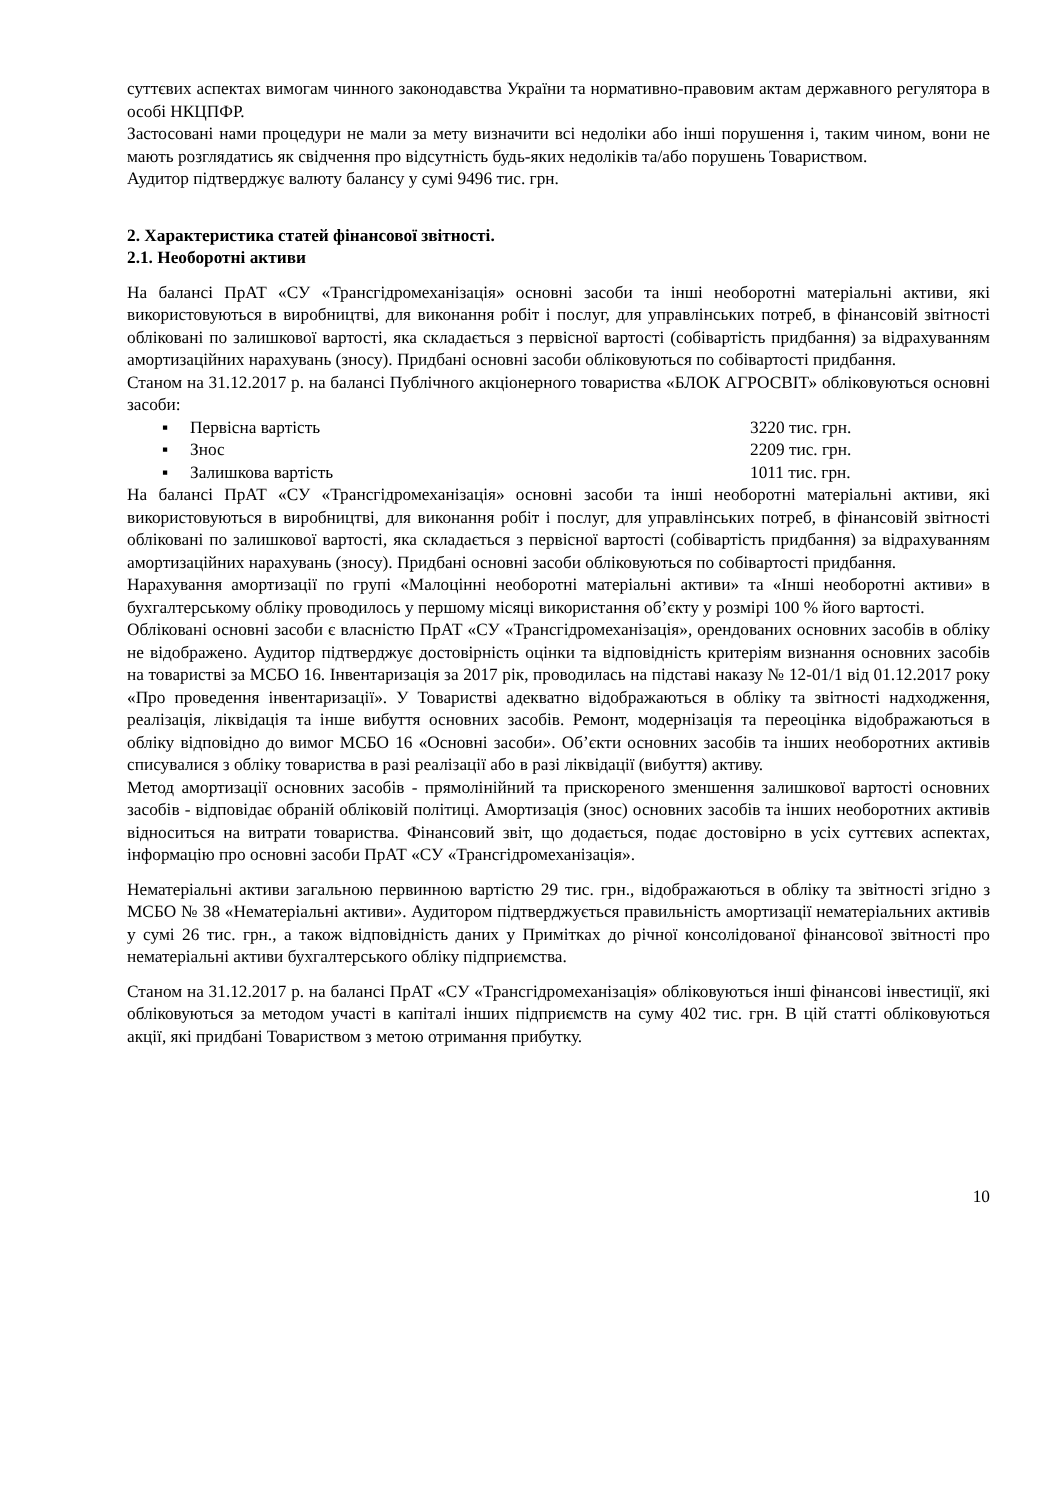суттєвих аспектах вимогам чинного законодавства України та нормативно-правовим актам державного регулятора в особі НКЦПФР.
Застосовані нами процедури не мали за мету визначити всі недоліки або інші порушення і, таким чином, вони не мають розглядатись як свідчення про відсутність будь-яких недоліків та/або порушень Товариством.
Аудитор підтверджує валюту балансу у сумі 9496 тис. грн.
2. Характеристика статей фінансової звітності.
2.1. Необоротні активи
На балансі ПрАТ «СУ «Трансгідромеханізація» основні засоби та інші необоротні матеріальні активи, які використовуються в виробництві, для виконання робіт і послуг, для управлінських потреб, в фінансовій звітності обліковані по залишкової вартості, яка складається з первісної вартості (собівартість придбання) за відрахуванням амортизаційних нарахувань (зносу). Придбані основні засоби обліковуються по собівартості придбання.
Станом на 31.12.2017 р. на балансі Публічного акціонерного товариства «БЛОК АГРОСВІТ» обліковуються основні засоби:
▪ Первісна вартість 3220 тис. грн.
▪ Знос 2209 тис. грн.
▪ Залишкова вартість 1011 тис. грн.
На балансі ПрАТ «СУ «Трансгідромеханізація» основні засоби та інші необоротні матеріальні активи, які використовуються в виробництві, для виконання робіт і послуг, для управлінських потреб, в фінансовій звітності обліковані по залишкової вартості, яка складається з первісної вартості (собівартість придбання) за відрахуванням амортизаційних нарахувань (зносу). Придбані основні засоби обліковуються по собівартості придбання.
Нарахування амортизації по групі «Малоцінні необоротні матеріальні активи» та «Інші необоротні активи» в бухгалтерському обліку проводилось у першому місяці використання об’єкту у розмірі 100 % його вартості.
Обліковані основні засоби є власністю ПрАТ «СУ «Трансгідромеханізація», орендованих основних засобів в обліку не відображено. Аудитор підтверджує достовірність оцінки та відповідність критеріям визнання основних засобів на товаристві за МСБО 16. Інвентаризація за 2017 рік, проводилась на підставі наказу № 12-01/1 від 01.12.2017 року «Про проведення інвентаризації». У Товаристві адекватно відображаються в обліку та звітності надходження, реалізація, ліквідація та інше вибуття основних засобів. Ремонт, модернізація та переоцінка відображаються в обліку відповідно до вимог МСБО 16 «Основні засоби». Об’єкти основних засобів та інших необоротних активів списувалися з обліку товариства в разі реалізації або в разі ліквідації (вибуття) активу.
Метод амортизації основних засобів - прямолінійний та прискореного зменшення залишкової вартості основних засобів - відповідає обраній обліковій політиці. Амортизація (знос) основних засобів та інших необоротних активів відноситься на витрати товариства. Фінансовий звіт, що додається, подає достовірно в усіх суттєвих аспектах, інформацію про основні засоби ПрАТ «СУ «Трансгідромеханізація».
Нематеріальні активи загальною первинною вартістю 29 тис. грн., відображаються в обліку та звітності згідно з МСБО № 38 «Нематеріальні активи». Аудитором підтверджується правильність амортизації нематеріальних активів у сумі 26 тис. грн., а також відповідність даних у Примітках до річної консолідованої фінансової звітності про нематеріальні активи бухгалтерського обліку підприємства.
Станом на 31.12.2017 р. на балансі ПрАТ «СУ «Трансгідромеханізація» обліковуються інші фінансові інвестиції, які обліковуються за методом участі в капіталі інших підприємств на суму 402 тис. грн. В цій статті обліковуються акції, які придбані Товариством з метою отримання прибутку.
10